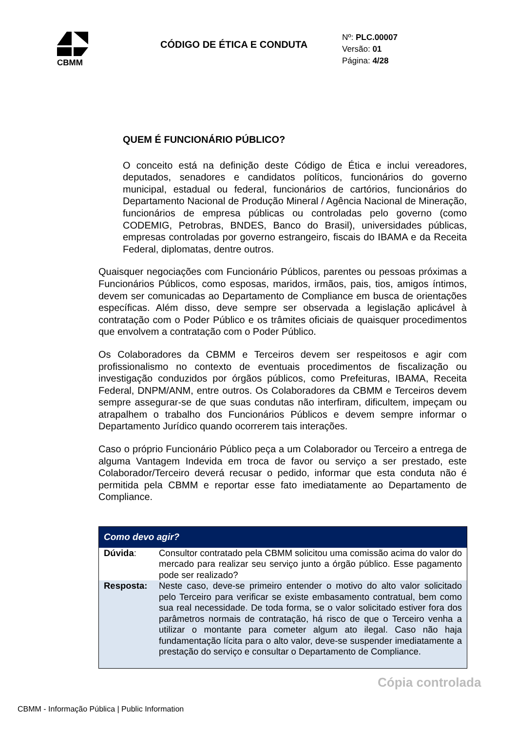CBMM
CÓDIGO DE ÉTICA E CONDUTA
Nº: PLC.00007
Versão: 01
Página: 4/28
QUEM É FUNCIONÁRIO PÚBLICO?
O conceito está na definição deste Código de Ética e inclui vereadores, deputados, senadores e candidatos políticos, funcionários do governo municipal, estadual ou federal, funcionários de cartórios, funcionários do Departamento Nacional de Produção Mineral / Agência Nacional de Mineração, funcionários de empresa públicas ou controladas pelo governo (como CODEMIG, Petrobras, BNDES, Banco do Brasil), universidades públicas, empresas controladas por governo estrangeiro, fiscais do IBAMA e da Receita Federal, diplomatas, dentre outros.
Quaisquer negociações com Funcionário Públicos, parentes ou pessoas próximas a Funcionários Públicos, como esposas, maridos, irmãos, pais, tios, amigos íntimos, devem ser comunicadas ao Departamento de Compliance em busca de orientações específicas. Além disso, deve sempre ser observada a legislação aplicável à contratação com o Poder Público e os trâmites oficiais de quaisquer procedimentos que envolvem a contratação com o Poder Público.
Os Colaboradores da CBMM e Terceiros devem ser respeitosos e agir com profissionalismo no contexto de eventuais procedimentos de fiscalização ou investigação conduzidos por órgãos públicos, como Prefeituras, IBAMA, Receita Federal, DNPM/ANM, entre outros. Os Colaboradores da CBMM e Terceiros devem sempre assegurar-se de que suas condutas não interfiram, dificultem, impeçam ou atrapalhem o trabalho dos Funcionários Públicos e devem sempre informar o Departamento Jurídico quando ocorrerem tais interações.
Caso o próprio Funcionário Público peça a um Colaborador ou Terceiro a entrega de alguma Vantagem Indevida em troca de favor ou serviço a ser prestado, este Colaborador/Terceiro deverá recusar o pedido, informar que esta conduta não é permitida pela CBMM e reportar esse fato imediatamente ao Departamento de Compliance.
| Como devo agir? | |
| --- | --- |
| Dúvida : | Consultor contratado pela CBMM solicitou uma comissão acima do valor do mercado para realizar seu serviço junto a órgão público. Esse pagamento pode ser realizado? |
| Resposta: | Neste caso, deve-se primeiro entender o motivo do alto valor solicitado pelo Terceiro para verificar se existe embasamento contratual, bem como sua real necessidade. De toda forma, se o valor solicitado estiver fora dos parâmetros normais de contratação, há risco de que o Terceiro venha a utilizar o montante para cometer algum ato ilegal. Caso não haja fundamentação lícita para o alto valor, deve-se suspender imediatamente a prestação do serviço e consultar o Departamento de Compliance. |
Cópia controlada
CBMM - Informação Pública | Public Information